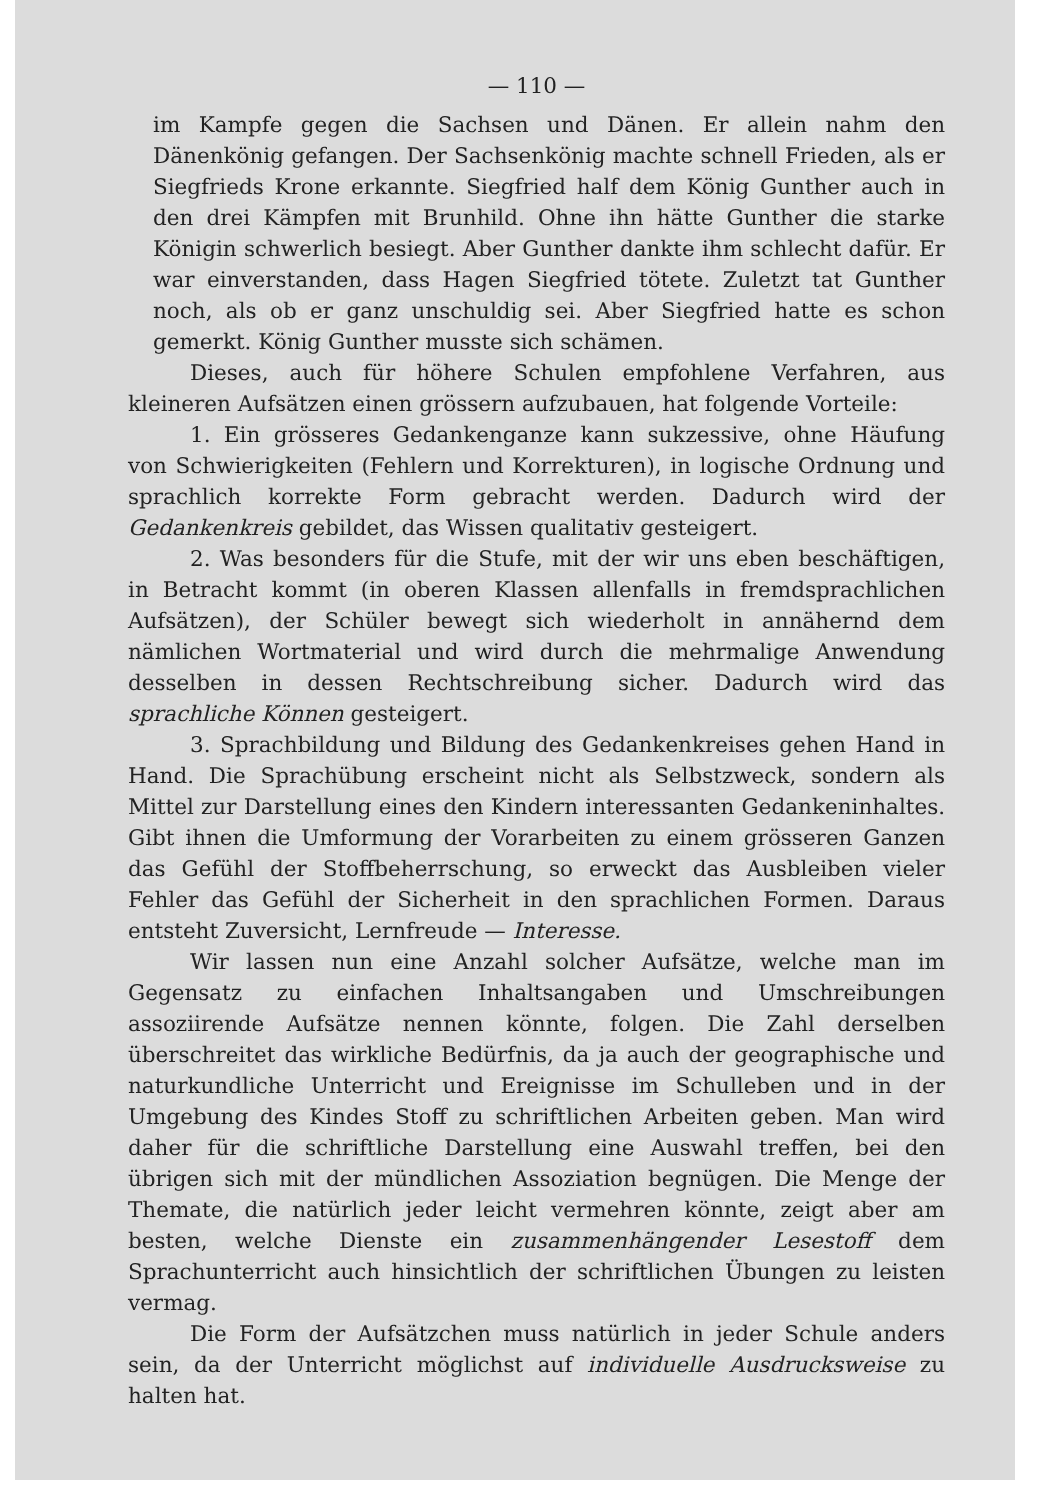— 110 —
im Kampfe gegen die Sachsen und Dänen. Er allein nahm den Dänenkönig gefangen. Der Sachsenkönig machte schnell Frieden, als er Siegfrieds Krone erkannte. Siegfried half dem König Gunther auch in den drei Kämpfen mit Brunhild. Ohne ihn hätte Gunther die starke Königin schwerlich besiegt. Aber Gunther dankte ihm schlecht dafür. Er war einverstanden, dass Hagen Siegfried tötete. Zuletzt tat Gunther noch, als ob er ganz unschuldig sei. Aber Siegfried hatte es schon gemerkt. König Gunther musste sich schämen.
Dieses, auch für höhere Schulen empfohlene Verfahren, aus kleineren Aufsätzen einen grössern aufzubauen, hat folgende Vorteile:
1. Ein grösseres Gedankenganze kann sukzessive, ohne Häufung von Schwierigkeiten (Fehlern und Korrekturen), in logische Ordnung und sprachlich korrekte Form gebracht werden. Dadurch wird der Gedankenkreis gebildet, das Wissen qualitativ gesteigert.
2. Was besonders für die Stufe, mit der wir uns eben beschäftigen, in Betracht kommt (in oberen Klassen allenfalls in fremdsprachlichen Aufsätzen), der Schüler bewegt sich wiederholt in annähernd dem nämlichen Wortmaterial und wird durch die mehrmalige Anwendung desselben in dessen Rechtschreibung sicher. Dadurch wird das sprachliche Können gesteigert.
3. Sprachbildung und Bildung des Gedankenkreises gehen Hand in Hand. Die Sprachübung erscheint nicht als Selbstzweck, sondern als Mittel zur Darstellung eines den Kindern interessanten Gedankeninhaltes. Gibt ihnen die Umformung der Vorarbeiten zu einem grösseren Ganzen das Gefühl der Stoffbeherrschung, so erweckt das Ausbleiben vieler Fehler das Gefühl der Sicherheit in den sprachlichen Formen. Daraus entsteht Zuversicht, Lernfreude — Interesse.
Wir lassen nun eine Anzahl solcher Aufsätze, welche man im Gegensatz zu einfachen Inhaltsangaben und Umschreibungen assoziirende Aufsätze nennen könnte, folgen. Die Zahl derselben überschreitet das wirkliche Bedürfnis, da ja auch der geographische und naturkundliche Unterricht und Ereignisse im Schulleben und in der Umgebung des Kindes Stoff zu schriftlichen Arbeiten geben. Man wird daher für die schriftliche Darstellung eine Auswahl treffen, bei den übrigen sich mit der mündlichen Assoziation begnügen. Die Menge der Themate, die natürlich jeder leicht vermehren könnte, zeigt aber am besten, welche Dienste ein zusammenhängender Lesestoff dem Sprachunterricht auch hinsichtlich der schriftlichen Übungen zu leisten vermag.
Die Form der Aufsätzchen muss natürlich in jeder Schule anders sein, da der Unterricht möglichst auf individuelle Ausdrucksweise zu halten hat.